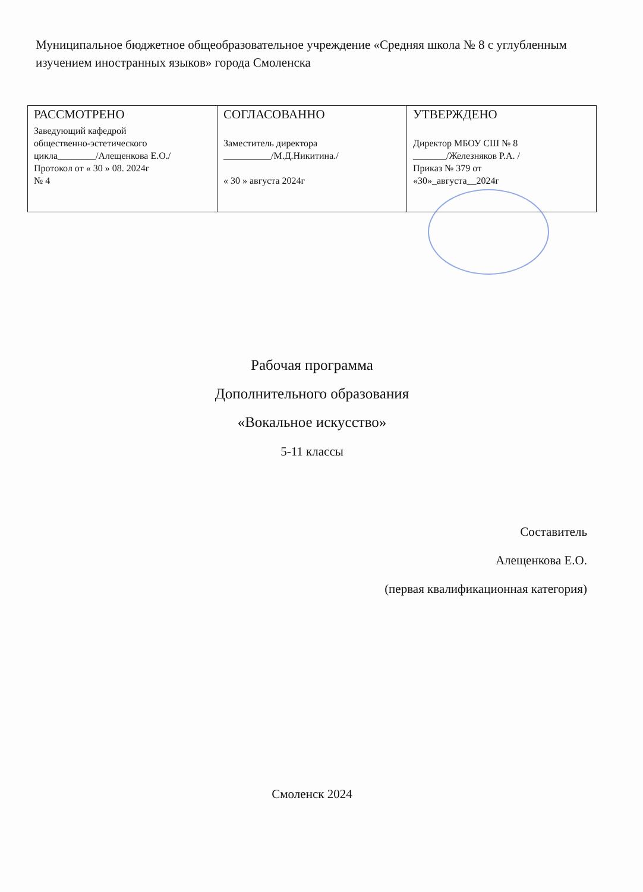Муниципальное бюджетное общеобразовательное учреждение «Средняя школа № 8 с углубленным изучением иностранных языков» города Смоленска
| РАССМОТРЕНО Заведующий кафедрой общественно-эстетического цикла________/Алещенкова Е.О./ Протокол от « 30 » 08. 2024г № 4 | СОГЛАСОВАННО Заместитель директора __________/М.Д.Никитина./ « 30 » августа 2024г | УТВЕРЖДЕНО Директор МБОУ СШ № 8 _______/Железняков Р.А. / Приказ № 379 от «30»_августа__2024г |
Рабочая программа
Дополнительного образования
«Вокальное искусство»
5-11 классы
Составитель
Алещенкова Е.О.
(первая квалификационная категория)
Смоленск 2024